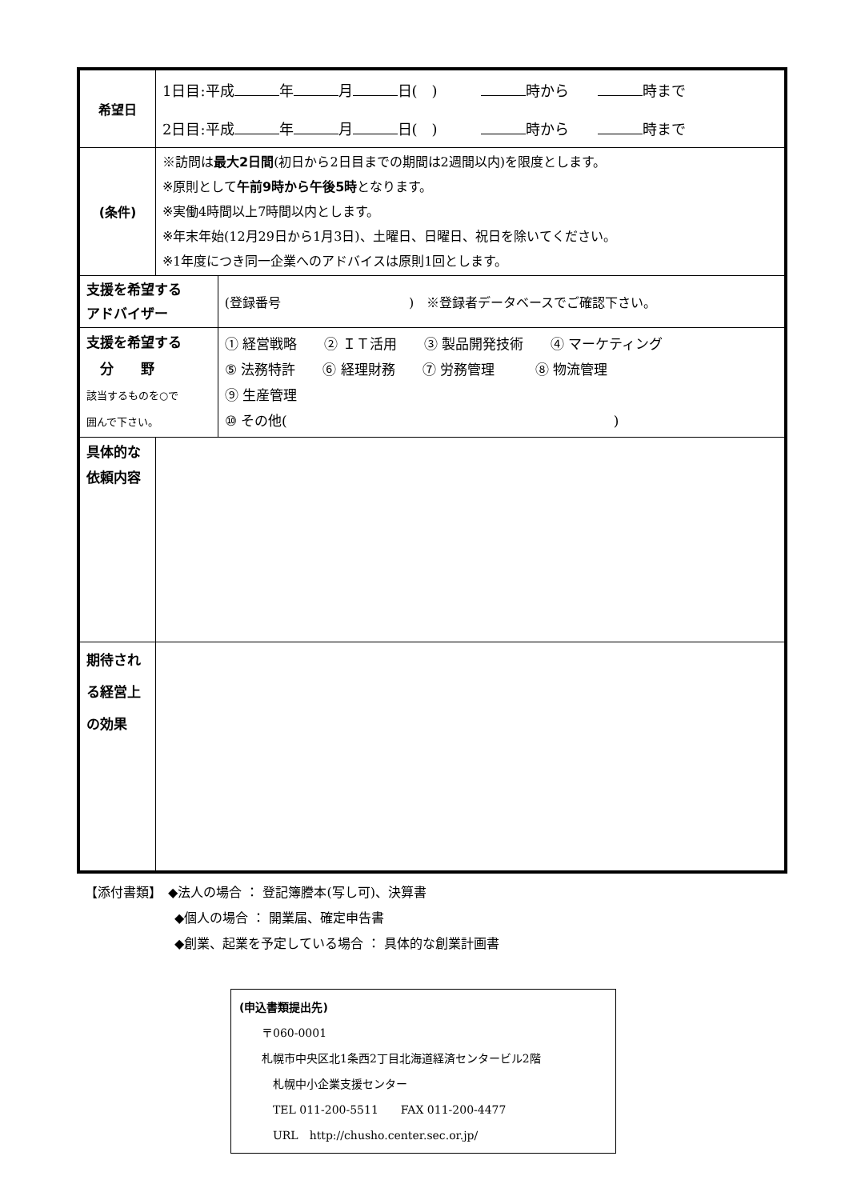| 希望日 | 1日目:平成 年 月 日( ) 時から 時まで 2日目:平成 年 月 日( ) 時から 時まで | |
| (条件) | ※訪問は 最大2日間 (初日から2日目までの期間は2週間以内)を限度とします。 ※原則として 午前9時から午後5時 となります。 ※実働4時間以上7時間以内とします。 ※年末年始(12月29日から1月3日)、土曜日、日曜日、祝日を除いてください。 ※1年度につき同一企業へのアドバイスは原則1回とします。 | |
| 支援を希望する アドバイザー | | (登録番号 ) ※登録者データベースでご確認下さい。 |
| 支援を希望する 分 野 該当するものを○で 囲んで下さい。 | | ① 経営戦略 ② ＩＴ活用 ③ 製品開発技術 ④ マーケティング ⑤ 法務特許 ⑥ 経理財務 ⑦ 労務管理 ⑧ 物流管理 ⑨ 生産管理 ⑩ その他( ) |
| 具体的な 依頼内容 | | |
| 期待され る経営上 の効果 | | |
【添付書類】　◆法人の場合 ： 登記簿謄本(写し可)、決算書
　　　　　　　◆個人の場合 ： 開業届、確定申告書
　　　　　　　◆創業、起業を予定している場合 ： 具体的な創業計画書
(申込書類提出先)
　　〒060-0001
　　札幌市中央区北1条西2丁目北海道経済センタービル2階
　　　札幌中小企業支援センター
　　　TEL 011-200-5511　　FAX 011-200-4477
　　　URL　http://chusho.center.sec.or.jp/